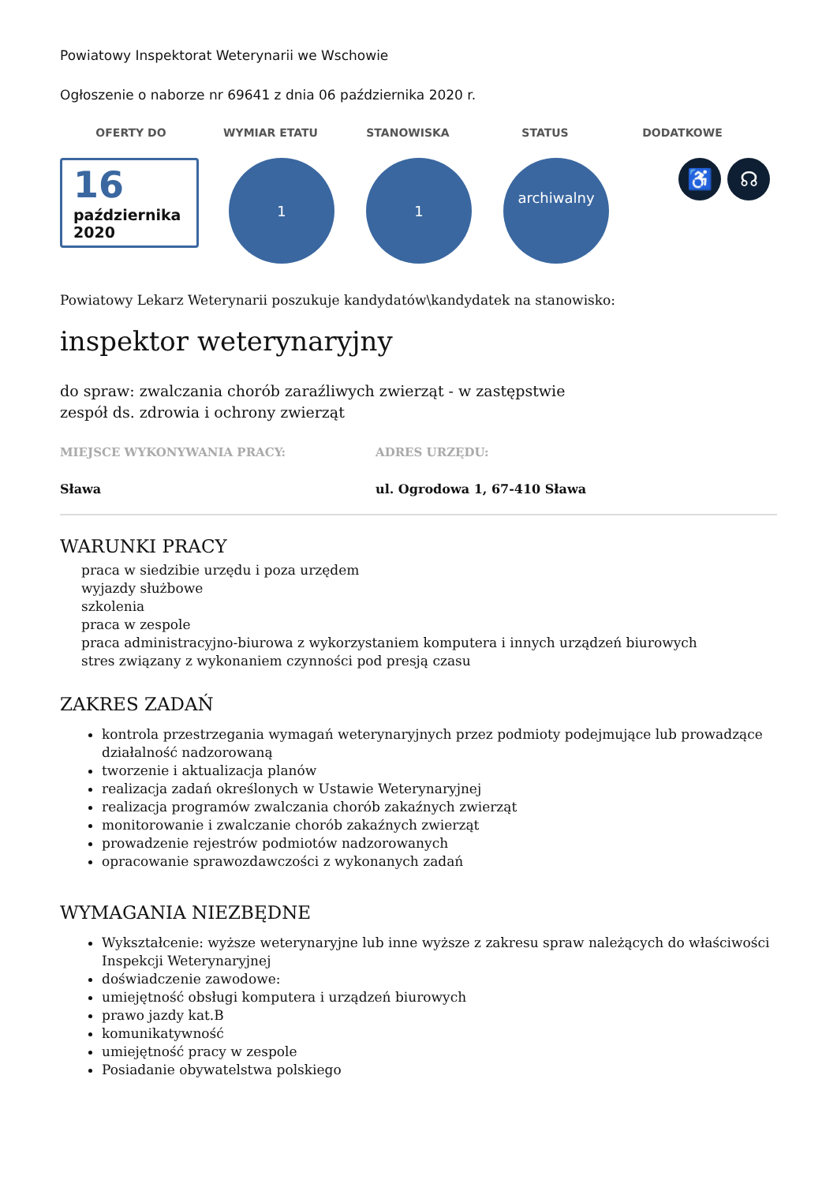Powiatowy Inspektorat Weterynarii we Wschowie
Ogłoszenie o naborze nr 69641 z dnia 06 października 2020 r.
OFERTY DO WYMIAR ETATU STANOWISKA STATUS DODATKOWE
16
października 2020
1 1
archiwalny
♿ ☊
Powiatowy Lekarz Weterynarii poszukuje kandydatów\kandydatek na stanowisko:
inspektor weterynaryjny
do spraw: zwalczania chorób zaraźliwych zwierząt - w zastępstwie
zespół ds. zdrowia i ochrony zwierząt
MIEJSCE WYKONYWANIA PRACY:
Sława
ADRES URZĘDU:
ul. Ogrodowa 1, 67-410 Sława
WARUNKI PRACY
praca w siedzibie urzędu i poza urzędem
wyjazdy służbowe
szkolenia
praca w zespole
praca administracyjno-biurowa z wykorzystaniem komputera i innych urządzeń biurowych
stres związany z wykonaniem czynności pod presją czasu
ZAKRES ZADAŃ
kontrola przestrzegania wymagań weterynaryjnych przez podmioty podejmujące lub prowadzące działalność nadzorowaną
tworzenie i aktualizacja planów
realizacja zadań określonych w Ustawie Weterynaryjnej
realizacja programów zwalczania chorób zakaźnych zwierząt
monitorowanie i zwalczanie chorób zakaźnych zwierząt
prowadzenie rejestrów podmiotów nadzorowanych
opracowanie sprawozdawczości z wykonanych zadań
WYMAGANIA NIEZBĘDNE
Wykształcenie: wyższe weterynaryjne lub inne wyższe z zakresu spraw należących do właściwości Inspekcji Weterynaryjnej
doświadczenie zawodowe:
umiejętność obsługi komputera i urządzeń biurowych
prawo jazdy kat.B
komunikatywność
umiejętność pracy w zespole
Posiadanie obywatelstwa polskiego